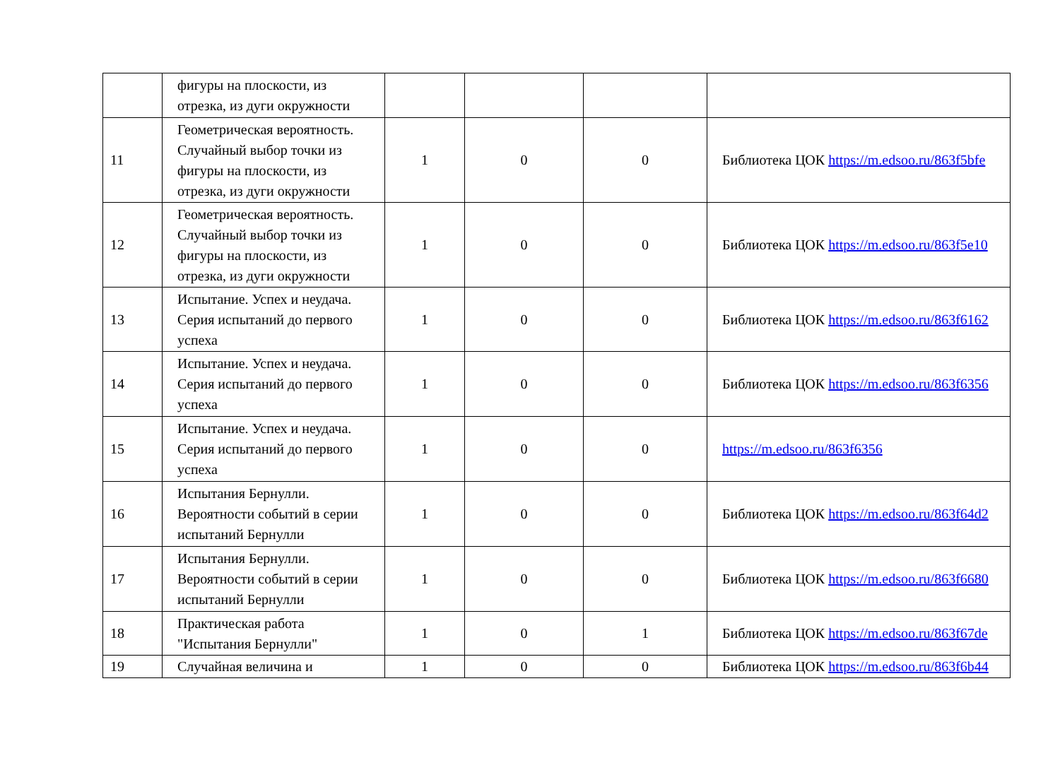| | фигуры на плоскости, из отрезка, из дуги окружности | | | | |
| 11 | Геометрическая вероятность. Случайный выбор точки из фигуры на плоскости, из отрезка, из дуги окружности | 1 | 0 | 0 | Библиотека ЦОК https://m.edsoo.ru/863f5bfe |
| 12 | Геометрическая вероятность. Случайный выбор точки из фигуры на плоскости, из отрезка, из дуги окружности | 1 | 0 | 0 | Библиотека ЦОК https://m.edsoo.ru/863f5e10 |
| 13 | Испытание. Успех и неудача. Серия испытаний до первого успеха | 1 | 0 | 0 | Библиотека ЦОК https://m.edsoo.ru/863f6162 |
| 14 | Испытание. Успех и неудача. Серия испытаний до первого успеха | 1 | 0 | 0 | Библиотека ЦОК https://m.edsoo.ru/863f6356 |
| 15 | Испытание. Успех и неудача. Серия испытаний до первого успеха | 1 | 0 | 0 | https://m.edsoo.ru/863f6356 |
| 16 | Испытания Бернулли. Вероятности событий в серии испытаний Бернулли | 1 | 0 | 0 | Библиотека ЦОК https://m.edsoo.ru/863f64d2 |
| 17 | Испытания Бернулли. Вероятности событий в серии испытаний Бернулли | 1 | 0 | 0 | Библиотека ЦОК https://m.edsoo.ru/863f6680 |
| 18 | Практическая работа "Испытания Бернулли" | 1 | 0 | 1 | Библиотека ЦОК https://m.edsoo.ru/863f67de |
| 19 | Случайная величина и | 1 | 0 | 0 | Библиотека ЦОК https://m.edsoo.ru/863f6b44 |